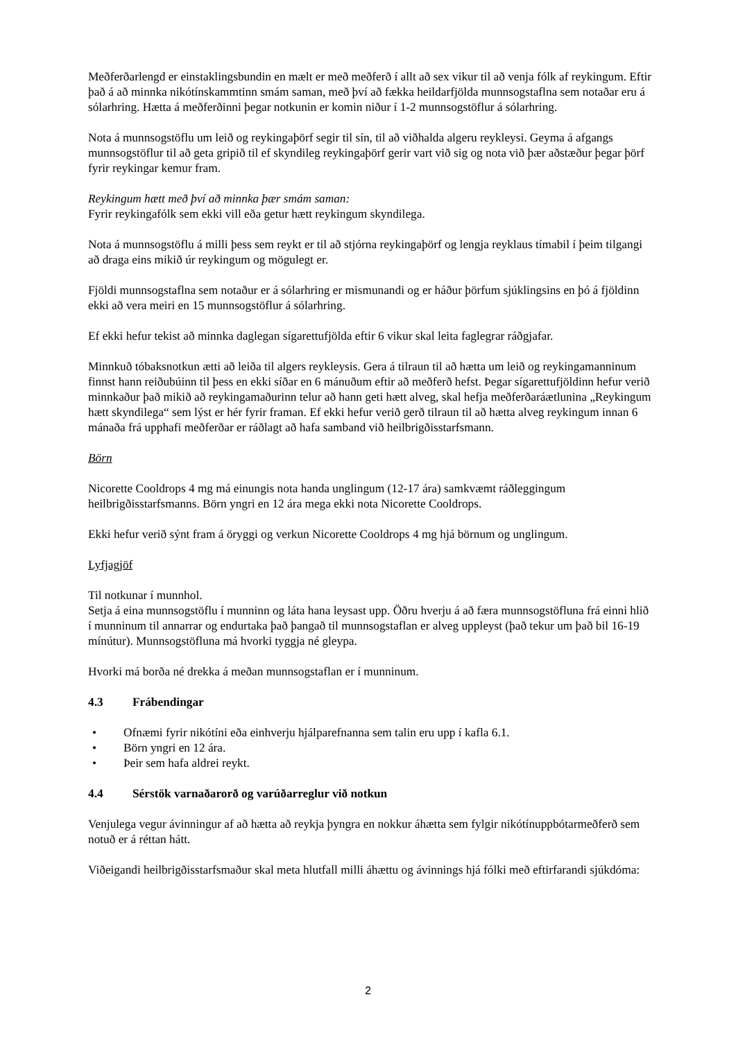Meðferðarlengd er einstaklingsbundin en mælt er með meðferð í allt að sex vikur til að venja fólk af reykingum. Eftir það á að minnka nikótínskammtinn smám saman, með því að fækka heildarfjölda munnsogstaflna sem notaðar eru á sólarhring. Hætta á meðferðinni þegar notkunin er komin niður í 1-2 munnsogstöflur á sólarhring.
Nota á munnsogstöflu um leið og reykingaþörf segir til sín, til að viðhalda algeru reykleysi. Geyma á afgangs munnsogstöflur til að geta gripið til ef skyndileg reykingaþörf gerir vart við sig og nota við þær aðstæður þegar þörf fyrir reykingar kemur fram.
Reykingum hætt með því að minnka þær smám saman:
Fyrir reykingafólk sem ekki vill eða getur hætt reykingum skyndilega.
Nota á munnsogstöflu á milli þess sem reykt er til að stjórna reykingaþörf og lengja reyklaus tímabil í þeim tilgangi að draga eins mikið úr reykingum og mögulegt er.
Fjöldi munnsogstaflna sem notaður er á sólarhring er mismunandi og er háður þörfum sjúklingsins en þó á fjöldinn ekki að vera meiri en 15 munnsogstöflur á sólarhring.
Ef ekki hefur tekist að minnka daglegan sígarettufjölda eftir 6 vikur skal leita faglegrar ráðgjafar.
Minnkuð tóbaksnotkun ætti að leiða til algers reykleysis. Gera á tilraun til að hætta um leið og reykingamanninum finnst hann reiðubúinn til þess en ekki síðar en 6 mánuðum eftir að meðferð hefst. Þegar sígarettufjöldinn hefur verið minnkaður það mikið að reykingamaðurinn telur að hann geti hætt alveg, skal hefja meðferðaráætlunina „Reykingum hætt skyndilega“ sem lýst er hér fyrir framan. Ef ekki hefur verið gerð tilraun til að hætta alveg reykingum innan 6 mánaða frá upphafi meðferðar er ráðlagt að hafa samband við heilbrigðisstarfsmann.
Börn
Nicorette Cooldrops 4 mg má einungis nota handa unglingum (12-17 ára) samkvæmt ráðleggingum heilbrigðisstarfsmanns. Börn yngri en 12 ára mega ekki nota Nicorette Cooldrops.
Ekki hefur verið sýnt fram á öryggi og verkun Nicorette Cooldrops 4 mg hjá börnum og unglingum.
Lyfjagjöf
Til notkunar í munnhol.
Setja á eina munnsogstöflu í munninn og láta hana leysast upp. Öðru hverju á að færa munnsogstöfluna frá einni hlið í munninum til annarrar og endurtaka það þangað til munnsogstaflan er alveg uppleyst (það tekur um það bil 16-19 mínútur). Munnsogstöfluna má hvorki tyggja né gleypa.
Hvorki má borða né drekka á meðan munnsogstaflan er í munninum.
4.3 Frábendingar
• Ofnæmi fyrir nikótíni eða einhverju hjálparefnanna sem talin eru upp í kafla 6.1.
• Börn yngri en 12 ára.
• Þeir sem hafa aldrei reykt.
4.4 Sérstök varnaðarorð og varúðarreglur við notkun
Venjulega vegur ávinningur af að hætta að reykja þyngra en nokkur áhætta sem fylgir nikótínuppbótarmeðferð sem notuð er á réttan hátt.
Viðeigandi heilbrigðisstarfsmaður skal meta hlutfall milli áhættu og ávinnings hjá fólki með eftirfarandi sjúkdóma:
2